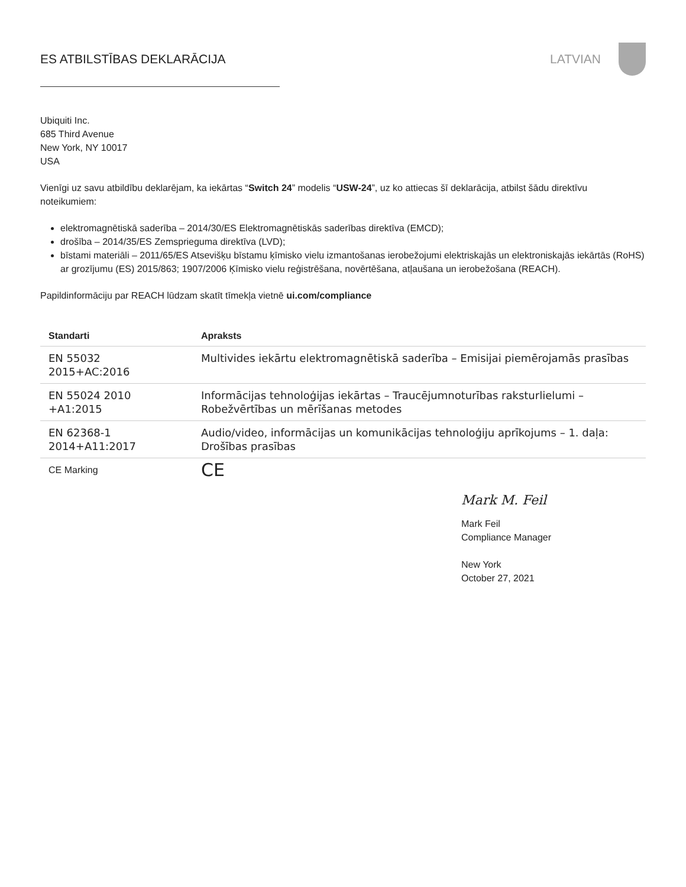ES ATBILSTĪBAS DEKLARĀCIJA LATVIAN
Ubiquiti Inc.
685 Third Avenue
New York, NY 10017
USA
Vienīgi uz savu atbildību deklarējam, ka iekārtas “Switch 24” modelis “USW-24”, uz ko attiecas šī deklarācija, atbilst šādu direktīvu noteikumiem:
elektromagnētiskā saderība – 2014/30/ES Elektromagnētiskās saderības direktīva (EMCD);
drošība – 2014/35/ES Zemsprieguma direktīva (LVD);
bīstami materiāli – 2011/65/ES Atsevišķu bīstamu ķīmisko vielu izmantošanas ierobežojumi elektriskajās un elektroniskajās iekārtās (RoHS) ar grozījumu (ES) 2015/863; 1907/2006 Ķīmisko vielu reģistrēšana, novērtēšana, atļaušana un ierobežošana (REACH).
Papildinformāciju par REACH lūdzam skatīt tīmekļa vietnē ui.com/compliance
| Standarti | Apraksts |
| --- | --- |
| EN 55032 2015+AC:2016 | Multivides iekārtu elektromagnētiskā saderība – Emisijai piemērojamās prasības |
| EN 55024 2010 +A1:2015 | Informācijas tehnoloģijas iekārtas – Traucējumnoturības raksturlielumi – Robežvērtības un mērīšanas metodes |
| EN 62368-1 2014+A11:2017 | Audio/video, informācijas un komunikācijas tehnoloģiju aprīkojums – 1. daļa: Drošības prasības |
| CE Marking | CE |
Mark M. Feil
Mark Feil
Compliance Manager
New York
October 27, 2021